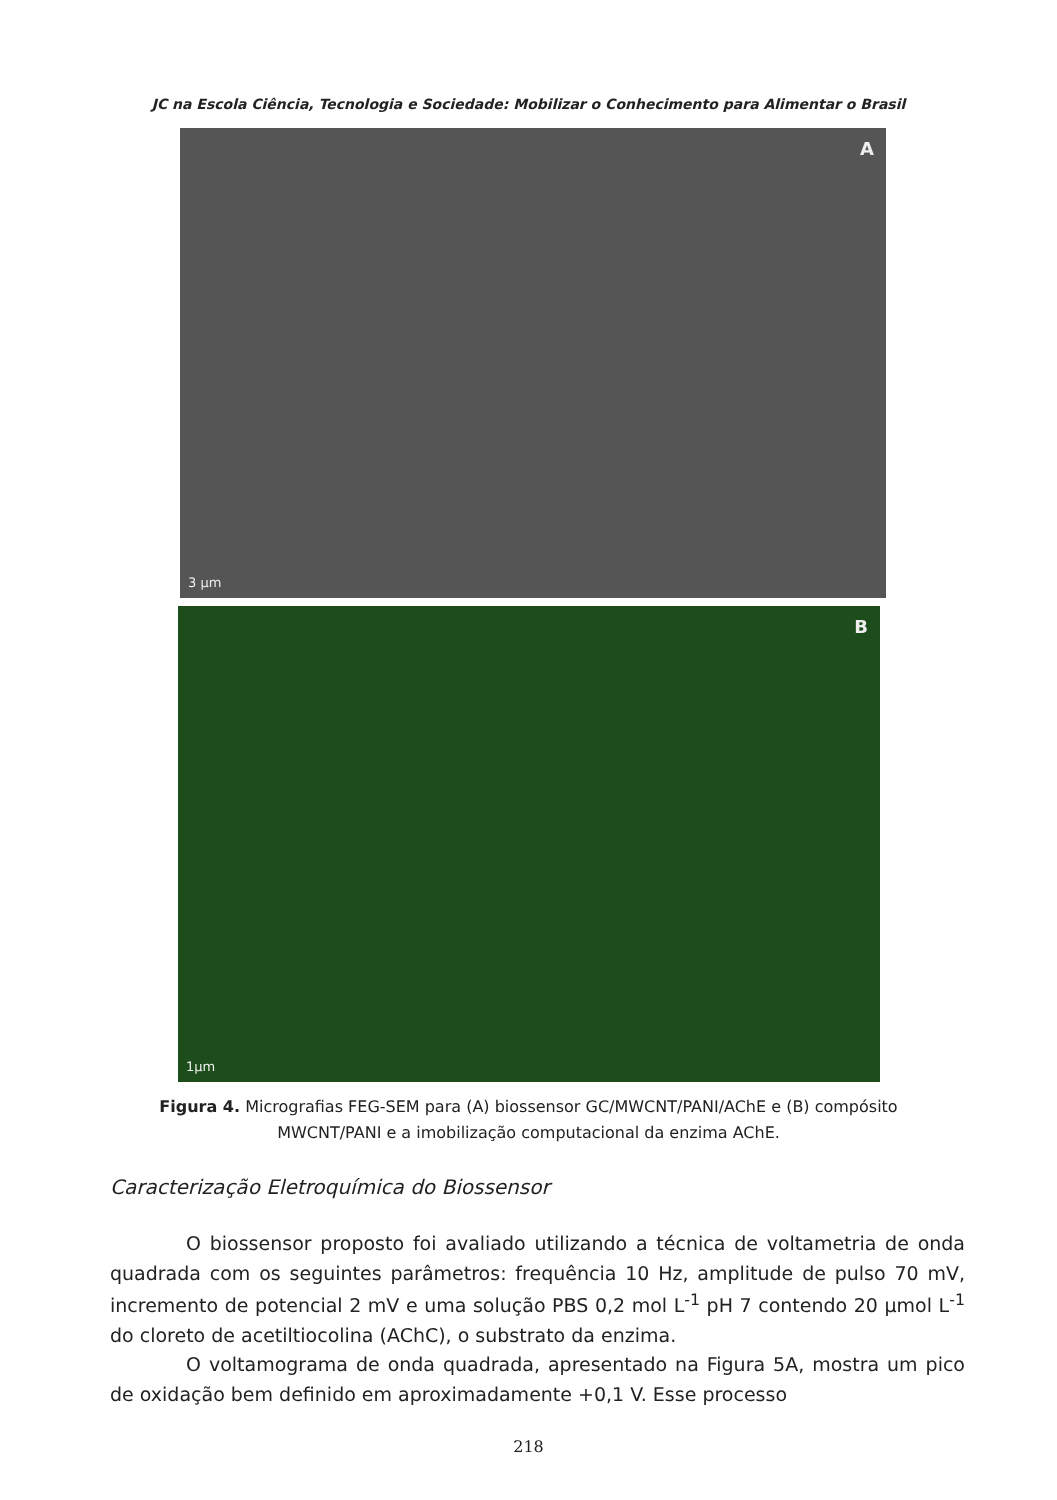JC na Escola Ciência, Tecnologia e Sociedade: Mobilizar o Conhecimento para Alimentar o Brasil
A
3 µm
B
1µm
Figura 4. Micrografias FEG-SEM para (A) biossensor GC/MWCNT/PANI/AChE e (B) compósito MWCNT/PANI e a imobilização computacional da enzima AChE.
Caracterização Eletroquímica do Biossensor
O biossensor proposto foi avaliado utilizando a técnica de voltametria de onda quadrada com os seguintes parâmetros: frequência 10 Hz, amplitude de pulso 70 mV, incremento de potencial 2 mV e uma solução PBS 0,2 mol L<sup>-1</sup> pH 7 contendo 20 µmol L<sup>-1</sup> do cloreto de acetiltiocolina (AChC), o substrato da enzima.
O voltamograma de onda quadrada, apresentado na Figura 5A, mostra um pico de oxidação bem definido em aproximadamente +0,1 V. Esse processo
218